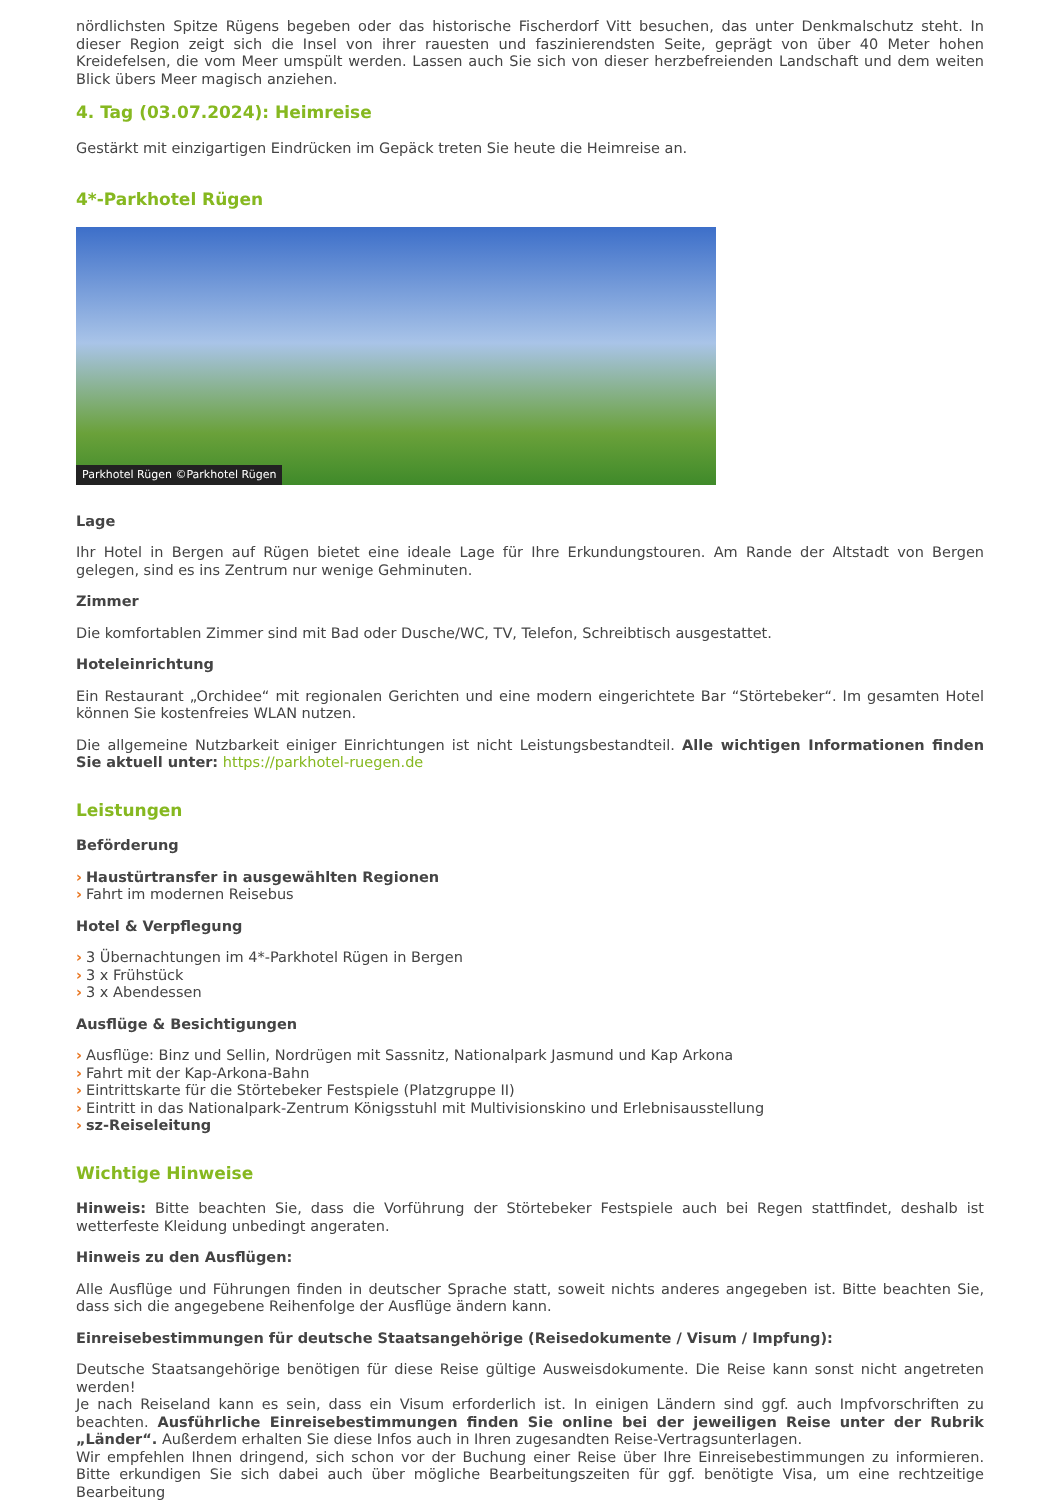nördlichsten Spitze Rügens begeben oder das historische Fischerdorf Vitt besuchen, das unter Denkmalschutz steht. In dieser Region zeigt sich die Insel von ihrer rauesten und faszinierendsten Seite, geprägt von über 40 Meter hohen Kreidefelsen, die vom Meer umspült werden. Lassen auch Sie sich von dieser herzbefreienden Landschaft und dem weiten Blick übers Meer magisch anziehen.
4. Tag (03.07.2024): Heimreise
Gestärkt mit einzigartigen Eindrücken im Gepäck treten Sie heute die Heimreise an.
4*-Parkhotel Rügen
Parkhotel Rügen ©Parkhotel Rügen
Lage
Ihr Hotel in Bergen auf Rügen bietet eine ideale Lage für Ihre Erkundungstouren. Am Rande der Altstadt von Bergen gelegen, sind es ins Zentrum nur wenige Gehminuten.
Zimmer
Die komfortablen Zimmer sind mit Bad oder Dusche/WC, TV, Telefon, Schreibtisch ausgestattet.
Hoteleinrichtung
Ein Restaurant „Orchidee“ mit regionalen Gerichten und eine modern eingerichtete Bar “Störtebeker“. Im gesamten Hotel können Sie kostenfreies WLAN nutzen.
Die allgemeine Nutzbarkeit einiger Einrichtungen ist nicht Leistungsbestandteil. Alle wichtigen Informationen finden Sie aktuell unter: https://parkhotel-ruegen.de
Leistungen
Beförderung
› Haustürtransfer in ausgewählten Regionen
› Fahrt im modernen Reisebus
Hotel & Verpflegung
› 3 Übernachtungen im 4*-Parkhotel Rügen in Bergen
› 3 x Frühstück
› 3 x Abendessen
Ausflüge & Besichtigungen
› Ausflüge: Binz und Sellin, Nordrügen mit Sassnitz, Nationalpark Jasmund und Kap Arkona
› Fahrt mit der Kap-Arkona-Bahn
› Eintrittskarte für die Störtebeker Festspiele (Platzgruppe II)
› Eintritt in das Nationalpark-Zentrum Königsstuhl mit Multivisionskino und Erlebnisausstellung
› sz-Reiseleitung
Wichtige Hinweise
Hinweis: Bitte beachten Sie, dass die Vorführung der Störtebeker Festspiele auch bei Regen stattfindet, deshalb ist wetterfeste Kleidung unbedingt angeraten.
Hinweis zu den Ausflügen:
Alle Ausflüge und Führungen finden in deutscher Sprache statt, soweit nichts anderes angegeben ist. Bitte beachten Sie, dass sich die angegebene Reihenfolge der Ausflüge ändern kann.
Einreisebestimmungen für deutsche Staatsangehörige (Reisedokumente / Visum / Impfung):
Deutsche Staatsangehörige benötigen für diese Reise gültige Ausweisdokumente. Die Reise kann sonst nicht angetreten werden!
Je nach Reiseland kann es sein, dass ein Visum erforderlich ist. In einigen Ländern sind ggf. auch Impfvorschriften zu beachten. Ausführliche Einreisebestimmungen finden Sie online bei der jeweiligen Reise unter der Rubrik „Länder“. Außerdem erhalten Sie diese Infos auch in Ihren zugesandten Reise-Vertragsunterlagen.
Wir empfehlen Ihnen dringend, sich schon vor der Buchung einer Reise über Ihre Einreisebestimmungen zu informieren. Bitte erkundigen Sie sich dabei auch über mögliche Bearbeitungszeiten für ggf. benötigte Visa, um eine rechtzeitige Bearbeitung